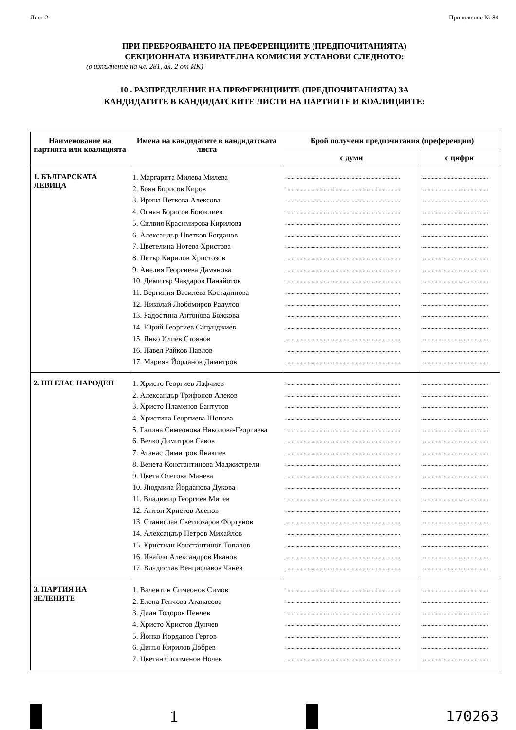Лист 2 Приложение № 84
ПРИ ПРЕБРОЯВАНЕТО НА ПРЕФЕРЕНЦИИТЕ (ПРЕДПОЧИТАНИЯТА)
СЕКЦИОННАТА ИЗБИРАТЕЛНА КОМИСИЯ УСТАНОВИ СЛЕДНОТО:
(в изпълнение на чл. 281, ал. 2 от ИК)
10 . РАЗПРЕДЕЛЕНИЕ НА ПРЕФЕРЕНЦИИТЕ (ПРЕДПОЧИТАНИЯТА) ЗА
КАНДИДАТИТЕ В КАНДИДАТСКИТЕ ЛИСТИ НА ПАРТИИТЕ И КОАЛИЦИИТЕ:
| Наименование на партията или коалицията | Имена на кандидатите в кандидатската листа | Брой получени предпочитания (преференции) | |
| --- | --- | --- | --- |
| | | с думи | с цифри |
| 1. БЪЛГАРСКАТА ЛЕВИЦА | 1. Маргарита Милева Милева 2. Боян Борисов Киров 3. Ирина Петкова Алексова 4. Огнян Борисов Боюклиев 5. Силвия Красимирова Кирилова 6. Александър Цветков Богданов 7. Цветелина Нотева Христова 8. Петър Кирилов Христозов 9. Анелия Георгиева Дамянова 10. Димитър Чавдаров Панайотов 11. Вергиния Василева Костадинова 12. Николай Любомиров Радулов 13. Радостина Антонова Божкова 14. Юрий Георгиев Сапунджиев 15. Янко Илиев Стоянов 16. Павел Райков Павлов 17. Мариян Йорданов Димитров | ..................................................................................... ..................................................................................... ..................................................................................... ..................................................................................... ..................................................................................... ..................................................................................... ..................................................................................... ..................................................................................... ..................................................................................... ..................................................................................... ..................................................................................... ..................................................................................... ..................................................................................... ..................................................................................... ..................................................................................... ..................................................................................... ..................................................................................... | .................................................. .................................................. .................................................. .................................................. .................................................. .................................................. .................................................. .................................................. .................................................. .................................................. .................................................. .................................................. .................................................. .................................................. .................................................. .................................................. .................................................. |
| 2. ПП ГЛАС НАРОДЕН | 1. Христо Георгиев Лафчиев 2. Александър Трифонов Алеков 3. Христо Пламенов Бантутов 4. Христина Георгиева Шопова 5. Галина Симеонова Николова-Георгиева 6. Велко Димитров Савов 7. Атанас Димитров Янакиев 8. Венета Константинова Маджистрели 9. Цвета Олегова Манева 10. Людмила Йорданова Дукова 11. Владимир Георгиев Митев 12. Антон Христов Асенов 13. Станислав Светлозаров Фортунов 14. Александър Петров Михайлов 15. Кристиан Константинов Топалов 16. Ивайло Александров Иванов 17. Владислав Венциславов Чанев | ..................................................................................... ..................................................................................... ..................................................................................... ..................................................................................... ..................................................................................... ..................................................................................... ..................................................................................... ..................................................................................... ..................................................................................... ..................................................................................... ..................................................................................... ..................................................................................... ..................................................................................... ..................................................................................... ..................................................................................... ..................................................................................... ..................................................................................... | .................................................. .................................................. .................................................. .................................................. .................................................. .................................................. .................................................. .................................................. .................................................. .................................................. .................................................. .................................................. .................................................. .................................................. .................................................. .................................................. .................................................. |
| 3. ПАРТИЯ НА ЗЕЛЕНИТЕ | 1. Валентин Симеонов Симов 2. Елена Генчова Атанасова 3. Диан Тодоров Пенчев 4. Христо Христов Дунчев 5. Йонко Йорданов Гергов 6. Диньо Кирилов Добрев 7. Цветан Стоименов Ночев | ..................................................................................... ..................................................................................... ..................................................................................... ..................................................................................... ..................................................................................... ..................................................................................... ..................................................................................... | .................................................. .................................................. .................................................. .................................................. .................................................. .................................................. .................................................. |
1 170263